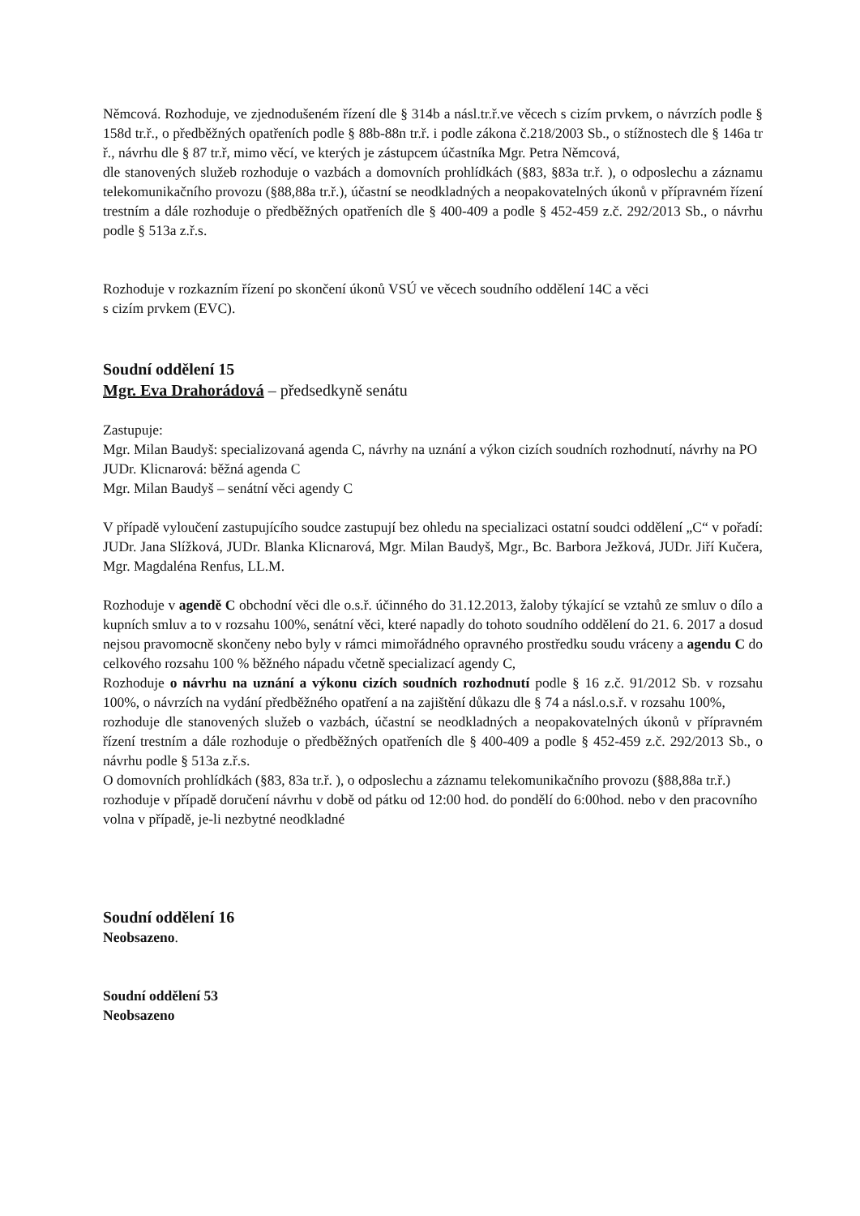Němcová. Rozhoduje, ve zjednodušeném řízení dle § 314b a násl.tr.ř.ve věcech s cizím prvkem, o návrzích podle § 158d tr.ř., o předběžných opatřeních podle § 88b-88n tr.ř. i podle zákona č.218/2003 Sb., o stížnostech dle § 146a tr ř., návrhu dle § 87 tr.ř, mimo věcí, ve kterých je zástupcem účastníka Mgr. Petra Němcová,
dle stanovených služeb rozhoduje o vazbách a domovních prohlídkách (§83, §83a tr.ř. ), o odposlechu a záznamu telekomunikačního provozu (§88,88a tr.ř.), účastní se neodkladných a neopakovatelných úkonů v přípravném řízení trestním a dále rozhoduje o předběžných opatřeních dle § 400-409 a podle § 452-459 z.č. 292/2013 Sb., o návrhu podle § 513a z.ř.s.
Rozhoduje v rozkazním řízení po skončení úkonů VSÚ ve věcech soudního oddělení 14C a věci
s cizím prvkem (EVC).
Soudní oddělení 15
Mgr. Eva Drahorádová – předsedkyně senátu
Zastupuje:
Mgr. Milan Baudyš: specializovaná agenda C, návrhy na uznání a výkon cizích soudních rozhodnutí, návrhy na PO
JUDr. Klicnarová: běžná agenda C
Mgr. Milan Baudyš – senátní věci agendy C
V případě vyloučení zastupujícího soudce zastupují bez ohledu na specializaci ostatní soudci oddělení „C“ v pořadí: JUDr. Jana Slížková, JUDr. Blanka Klicnarová, Mgr. Milan Baudyš, Mgr., Bc. Barbora Ježková, JUDr. Jiří Kučera, Mgr. Magdaléna Renfus, LL.M.
Rozhoduje v agendě C obchodní věci dle o.s.ř. účinného do 31.12.2013, žaloby týkající se vztahů ze smluv o dílo a kupních smluv a to v rozsahu 100%, senátní věci, které napadly do tohoto soudního oddělení do 21. 6. 2017 a dosud nejsou pravomocně skončeny nebo byly v rámci mimořádného opravného prostředku soudu vráceny a agendu C do celkového rozsahu 100 % běžného nápadu včetně specializací agendy C,
Rozhoduje o návrhu na uznání a výkonu cizích soudních rozhodnutí podle § 16 z.č. 91/2012 Sb. v rozsahu 100%, o návrzích na vydání předběžného opatření a na zajištění důkazu dle § 74 a násl.o.s.ř. v rozsahu 100%,
rozhoduje dle stanovených služeb o vazbách, účastní se neodkladných a neopakovatelných úkonů v přípravném řízení trestním a dále rozhoduje o předběžných opatřeních dle § 400-409 a podle § 452-459 z.č. 292/2013 Sb., o návrhu podle § 513a z.ř.s.
O domovních prohlídkách (§83, 83a tr.ř. ), o odposlechu a záznamu telekomunikačního provozu (§88,88a tr.ř.) rozhoduje v případě doručení návrhu v době od pátku od 12:00 hod. do pondělí do 6:00hod. nebo v den pracovního volna v případě, je-li nezbytné neodkladné
Soudní oddělení 16
Neobsazeno.
Soudní oddělení 53
Neobsazeno